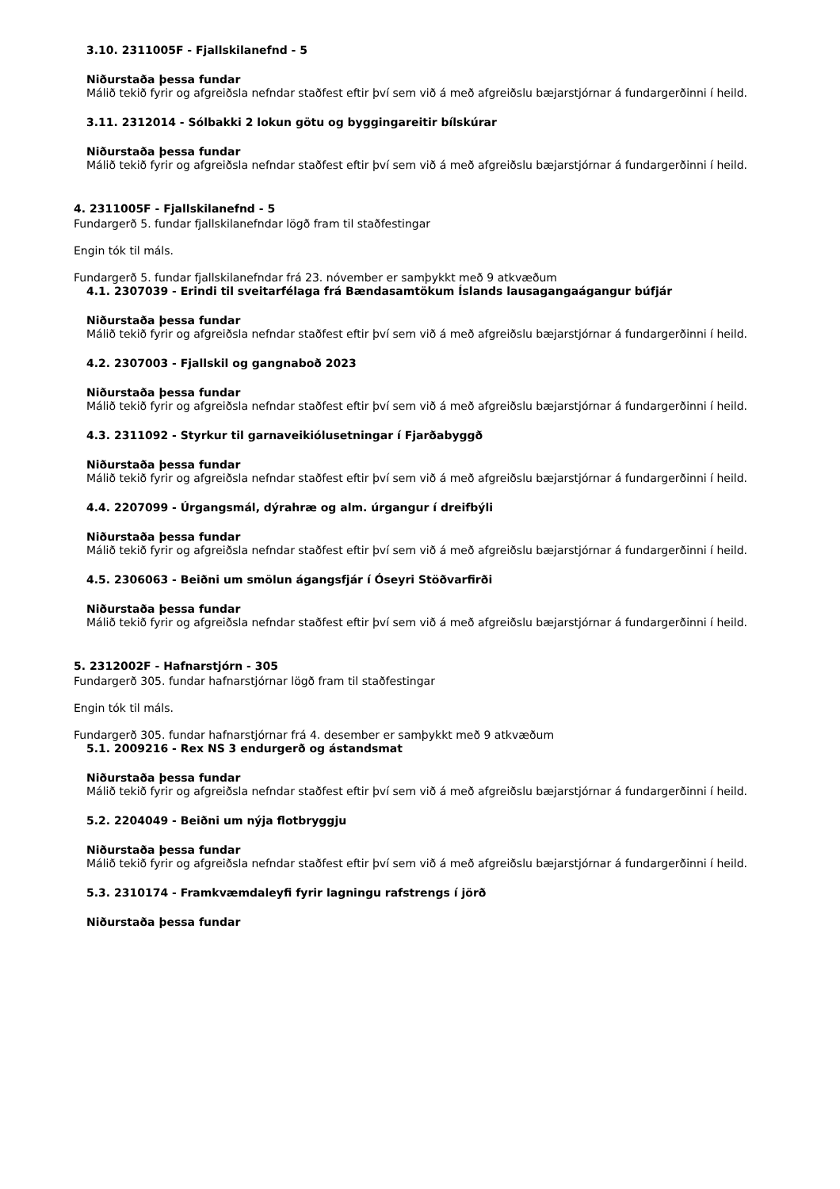3.10. 2311005F - Fjallskilanefnd - 5
Niðurstaða þessa fundar
Málið tekið fyrir og afgreiðsla nefndar staðfest eftir því sem við á með afgreiðslu bæjarstjórnar á fundargerðinni í heild.
3.11. 2312014 - Sólbakki 2 lokun götu og byggingareitir bílskúrar
Niðurstaða þessa fundar
Málið tekið fyrir og afgreiðsla nefndar staðfest eftir því sem við á með afgreiðslu bæjarstjórnar á fundargerðinni í heild.
4. 2311005F - Fjallskilanefnd - 5
Fundargerð 5. fundar fjallskilanefndar lögð fram til staðfestingar
Engin tók til máls.
Fundargerð 5. fundar fjallskilanefndar frá 23. nóvember er samþykkt með 9 atkvæðum
4.1. 2307039 - Erindi til sveitarfélaga frá Bændasamtökum Íslands lausagangaágangur búfjár
Niðurstaða þessa fundar
Málið tekið fyrir og afgreiðsla nefndar staðfest eftir því sem við á með afgreiðslu bæjarstjórnar á fundargerðinni í heild.
4.2. 2307003 - Fjallskil og gangnaboð 2023
Niðurstaða þessa fundar
Málið tekið fyrir og afgreiðsla nefndar staðfest eftir því sem við á með afgreiðslu bæjarstjórnar á fundargerðinni í heild.
4.3. 2311092 - Styrkur til garnaveikiólusetningar í Fjarðabyggð
Niðurstaða þessa fundar
Málið tekið fyrir og afgreiðsla nefndar staðfest eftir því sem við á með afgreiðslu bæjarstjórnar á fundargerðinni í heild.
4.4. 2207099 - Úrgangsmál, dýrahræ og alm. úrgangur í dreifbýli
Niðurstaða þessa fundar
Málið tekið fyrir og afgreiðsla nefndar staðfest eftir því sem við á með afgreiðslu bæjarstjórnar á fundargerðinni í heild.
4.5. 2306063 - Beiðni um smölun ágangsfjár í Óseyri Stöðvarfirði
Niðurstaða þessa fundar
Málið tekið fyrir og afgreiðsla nefndar staðfest eftir því sem við á með afgreiðslu bæjarstjórnar á fundargerðinni í heild.
5. 2312002F - Hafnarstjórn - 305
Fundargerð 305. fundar hafnarstjórnar lögð fram til staðfestingar
Engin tók til máls.
Fundargerð 305. fundar hafnarstjórnar frá 4. desember er samþykkt með 9 atkvæðum
5.1. 2009216 - Rex NS 3 endurgerð og ástandsmat
Niðurstaða þessa fundar
Málið tekið fyrir og afgreiðsla nefndar staðfest eftir því sem við á með afgreiðslu bæjarstjórnar á fundargerðinni í heild.
5.2. 2204049 - Beiðni um nýja flotbryggju
Niðurstaða þessa fundar
Málið tekið fyrir og afgreiðsla nefndar staðfest eftir því sem við á með afgreiðslu bæjarstjórnar á fundargerðinni í heild.
5.3. 2310174 - Framkvæmdaleyfi fyrir lagningu rafstrengs í jörð
Niðurstaða þessa fundar